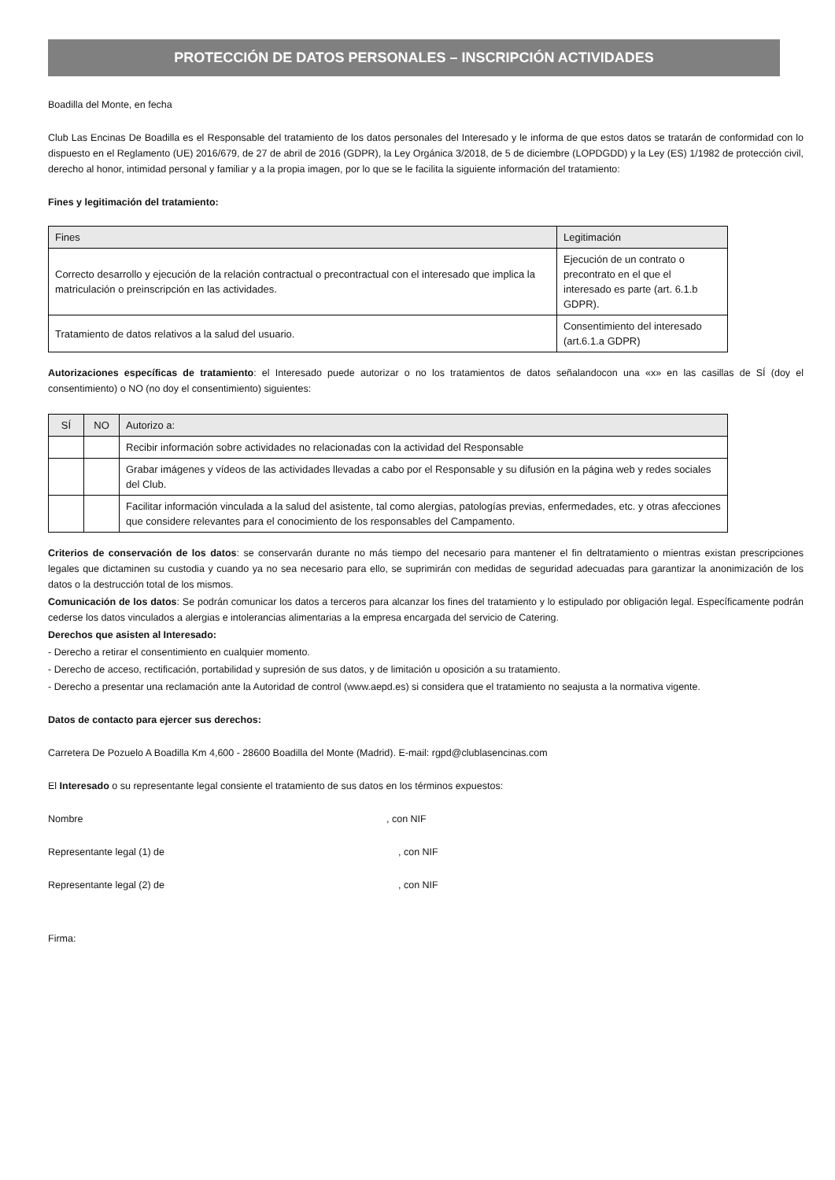PROTECCIÓN DE DATOS PERSONALES – INSCRIPCIÓN ACTIVIDADES
Boadilla del Monte, en fecha
Club Las Encinas De Boadilla es el Responsable del tratamiento de los datos personales del Interesado y le informa de que estos datos se tratarán de conformidad con lo dispuesto en el Reglamento (UE) 2016/679, de 27 de abril de 2016 (GDPR), la Ley Orgánica 3/2018, de 5 de diciembre (LOPDGDD) y la Ley (ES) 1/1982 de protección civil, derecho al honor, intimidad personal y familiar y a la propia imagen, por lo que se le facilita la siguiente información del tratamiento:
Fines y legitimación del tratamiento:
| Fines | Legitimación |
| --- | --- |
| Correcto desarrollo y ejecución de la relación contractual o precontractual con el interesado que implica la matriculación o preinscripción en las actividades. | Ejecución de un contrato o precontrato en el que el interesado es parte (art. 6.1.b GDPR). |
| Tratamiento de datos relativos a la salud del usuario. | Consentimiento del interesado (art.6.1.a GDPR) |
Autorizaciones específicas de tratamiento: el Interesado puede autorizar o no los tratamientos de datos señalandocon una «x» en las casillas de SÍ (doy el consentimiento) o NO (no doy el consentimiento) siguientes:
| SÍ | NO | Autorizo a: |
| --- | --- | --- |
| | | Recibir información sobre actividades no relacionadas con la actividad del Responsable |
| | | Grabar imágenes y vídeos de las actividades llevadas a cabo por el Responsable y su difusión en la página web y redes sociales del Club. |
| | | Facilitar información vinculada a la salud del asistente, tal como alergias, patologías previas, enfermedades, etc. y otras afecciones que considere relevantes para el conocimiento de los responsables del Campamento. |
Criterios de conservación de los datos: se conservarán durante no más tiempo del necesario para mantener el fin deltratamiento o mientras existan prescripciones legales que dictaminen su custodia y cuando ya no sea necesario para ello, se suprimirán con medidas de seguridad adecuadas para garantizar la anonimización de los datos o la destrucción total de los mismos.
Comunicación de los datos: Se podrán comunicar los datos a terceros para alcanzar los fines del tratamiento y lo estipulado por obligación legal. Específicamente podrán cederse los datos vinculados a alergias e intolerancias alimentarias a la empresa encargada del servicio de Catering.
Derechos que asisten al Interesado:
- Derecho a retirar el consentimiento en cualquier momento.
- Derecho de acceso, rectificación, portabilidad y supresión de sus datos, y de limitación u oposición a su tratamiento.
- Derecho a presentar una reclamación ante la Autoridad de control (www.aepd.es) si considera que el tratamiento no seajusta a la normativa vigente.
Datos de contacto para ejercer sus derechos:
Carretera De Pozuelo A Boadilla Km 4,600 - 28600 Boadilla del Monte (Madrid). E-mail: rgpd@clublasencinas.com
El Interesado o su representante legal consiente el tratamiento de sus datos en los términos expuestos:
Nombre, con NIF
Representante legal (1) de, con NIF
Representante legal (2) de, con NIF
Firma: